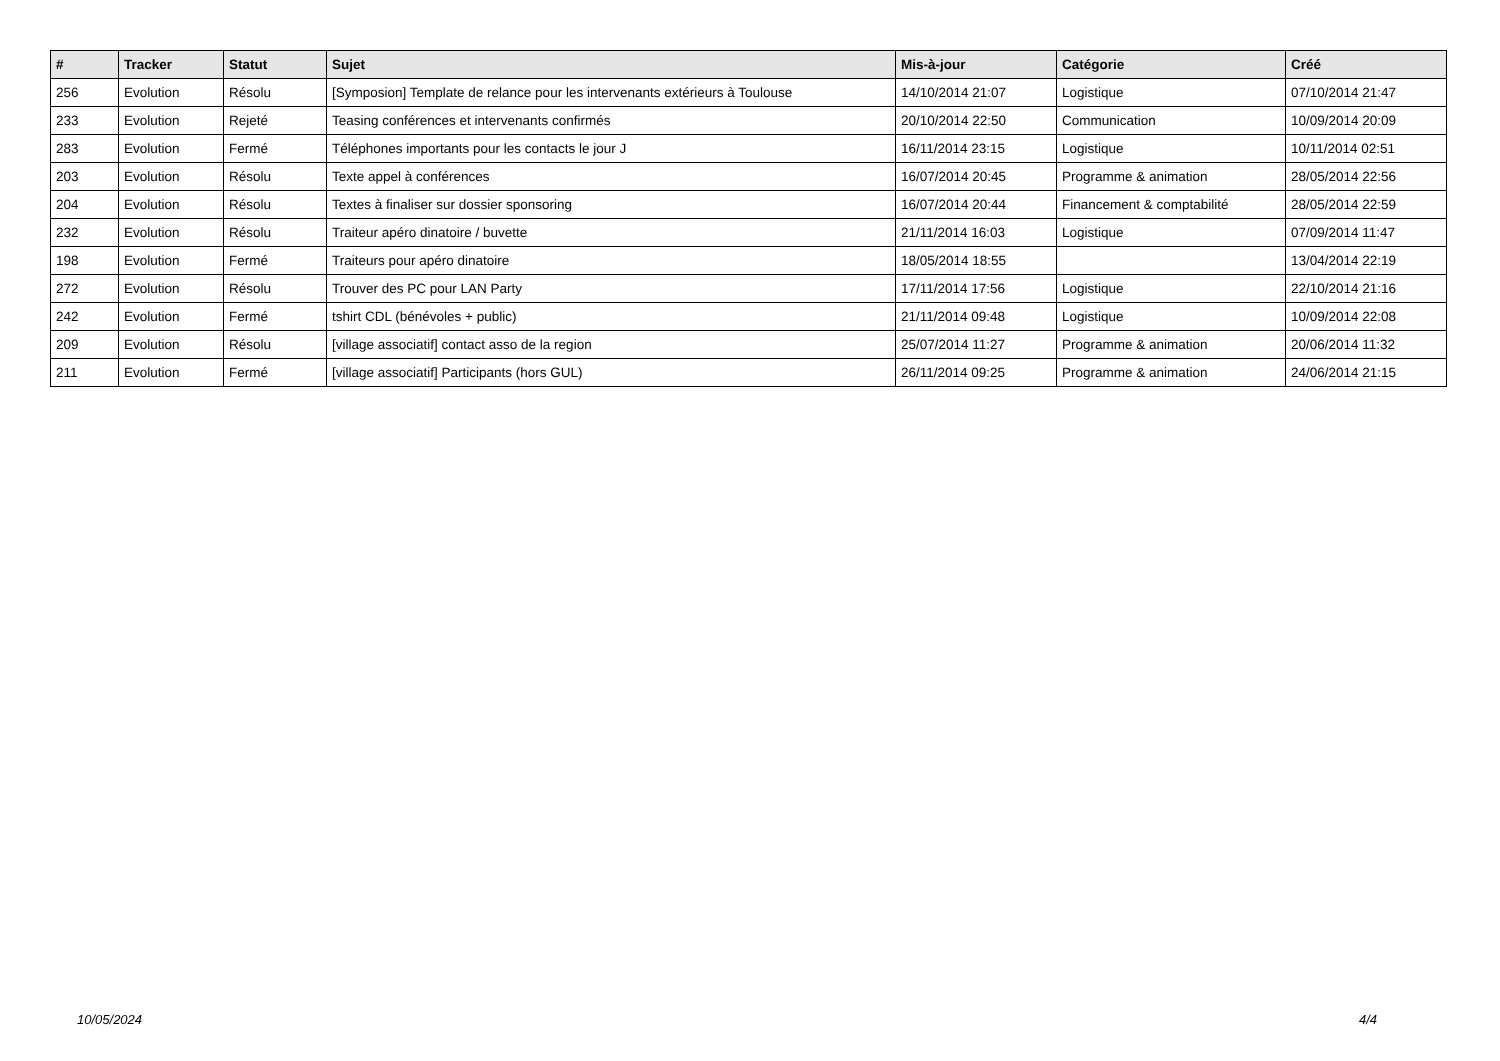| # | Tracker | Statut | Sujet | Mis-à-jour | Catégorie | Créé |
| --- | --- | --- | --- | --- | --- | --- |
| 256 | Evolution | Résolu | [Symposion] Template de relance pour les intervenants extérieurs à Toulouse | 14/10/2014 21:07 | Logistique | 07/10/2014 21:47 |
| 233 | Evolution | Rejeté | Teasing conférences et intervenants confirmés | 20/10/2014 22:50 | Communication | 10/09/2014 20:09 |
| 283 | Evolution | Fermé | Téléphones importants pour les contacts le jour J | 16/11/2014 23:15 | Logistique | 10/11/2014 02:51 |
| 203 | Evolution | Résolu | Texte appel à conférences | 16/07/2014 20:45 | Programme & animation | 28/05/2014 22:56 |
| 204 | Evolution | Résolu | Textes à finaliser sur dossier sponsoring | 16/07/2014 20:44 | Financement & comptabilité | 28/05/2014 22:59 |
| 232 | Evolution | Résolu | Traiteur apéro dinatoire / buvette | 21/11/2014 16:03 | Logistique | 07/09/2014 11:47 |
| 198 | Evolution | Fermé | Traiteurs pour apéro dinatoire | 18/05/2014 18:55 | | 13/04/2014 22:19 |
| 272 | Evolution | Résolu | Trouver des PC pour LAN Party | 17/11/2014 17:56 | Logistique | 22/10/2014 21:16 |
| 242 | Evolution | Fermé | tshirt CDL (bénévoles + public) | 21/11/2014 09:48 | Logistique | 10/09/2014 22:08 |
| 209 | Evolution | Résolu | [village associatif] contact asso de la region | 25/07/2014 11:27 | Programme & animation | 20/06/2014 11:32 |
| 211 | Evolution | Fermé | [village associatif] Participants (hors GUL) | 26/11/2014 09:25 | Programme & animation | 24/06/2014 21:15 |
10/05/2024 4/4